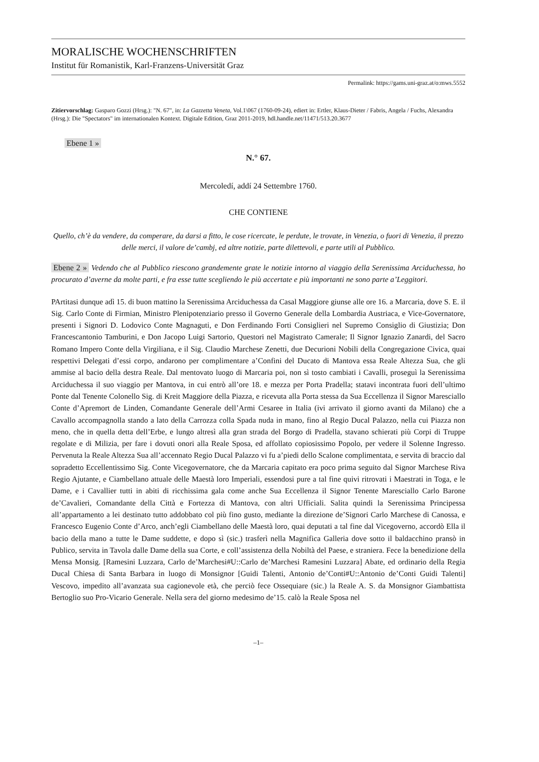MORALISCHE WOCHENSCHRIFTEN
Institut für Romanistik, Karl-Franzens-Universität Graz
Permalink: https://gams.uni-graz.at/o:mws.5552
Zitiervorschlag: Gasparo Gozzi (Hrsg.): "N. 67", in: La Gazzetta Veneta, Vol.1\067 (1760-09-24), ediert in: Ertler, Klaus-Dieter / Fabris, Angela / Fuchs, Alexandra (Hrsg.): Die "Spectators" im internationalen Kontext. Digitale Edition, Graz 2011-2019, hdl.handle.net/11471/513.20.3677
Ebene 1 »
N.° 67.
Mercoledí, addí 24 Settembre 1760.
CHE CONTIENE
Quello, ch’è da vendere, da comperare, da darsi a fitto, le cose ricercate, le perdute, le trovate, in Venezia, o fuori di Venezia, il prezzo delle merci, il valore de’cambj, ed altre notizie, parte dilettevoli, e parte utili al Pubblico.
Ebene 2 » Vedendo che al Pubblico riescono grandemente grate le notizie intorno al viaggio della Serenissima Arciduchessa, ho procurato d’averne da molte parti, e fra esse tutte scegliendo le più accertate e più importanti ne sono parte a’Leggitori.
PArtitasi dunque adì 15. di buon mattino la Serenissima Arciduchessa da Casal Maggiore giunse alle ore 16. a Marcaria, dove S. E. il Sig. Carlo Conte di Firmian, Ministro Plenipotenziario presso il Governo Generale della Lombardia Austriaca, e Vice-Governatore, presenti i Signori D. Lodovico Conte Magnaguti, e Don Ferdinando Forti Consiglieri nel Supremo Consiglio di Giustizia; Don Francescantonio Tamburini, e Don Jacopo Luigi Sartorio, Questori nel Magistrato Camerale; Il Signor Ignazio Zanardi, del Sacro Romano Impero Conte della Virgiliana, e il Sig. Claudio Marchese Zenetti, due Decurioni Nobili della Congregazione Civica, quai respettivi Delegati d’essi corpo, andarono per complimentare a’Confini del Ducato di Mantova essa Reale Altezza Sua, che gli ammise al bacio della destra Reale. Dal mentovato luogo di Marcaria poi, non sì tosto cambiati i Cavalli, proseguì la Serenissima Arciduchessa il suo viaggio per Mantova, in cui entrò all’ore 18. e mezza per Porta Pradella; statavi incontrata fuori dell’ultimo Ponte dal Tenente Colonello Sig. di Kreit Maggiore della Piazza, e ricevuta alla Porta stessa da Sua Eccellenza il Signor Maresciallo Conte d’Apremort de Linden, Comandante Generale dell’Armi Cesaree in Italia (ivi arrivato il giorno avanti da Milano) che a Cavallo accompagnolla stando a lato della Carrozza colla Spada nuda in mano, fino al Regio Ducal Palazzo, nella cui Piazza non meno, che in quella detta dell’Erbe, e lungo altresì alla gran strada del Borgo di Pradella, stavano schierati più Corpi di Truppe regolate e di Milizia, per fare i dovuti onori alla Reale Sposa, ed affollato copiosissimo Popolo, per vedere il Solenne Ingresso. Pervenuta la Reale Altezza Sua all’accennato Regio Ducal Palazzo vi fu a’piedi dello Scalone complimentata, e servita di braccio dal sopradetto Eccellentissimo Sig. Conte Vicegovernatore, che da Marcaria capitato era poco prima seguito dal Signor Marchese Riva Regio Ajutante, e Ciambellano attuale delle Maestà loro Imperiali, essendosi pure a tal fine quivi ritrovati i Maestrati in Toga, e le Dame, e i Cavallier tutti in abiti di ricchissima gala come anche Sua Eccellenza il Signor Tenente Maresciallo Carlo Barone de’Cavalieri, Comandante della Città e Fortezza di Mantova, con altri Ufficiali. Salita quindi la Serenissima Principessa all’appartamento a lei destinato tutto addobbato col più fino gusto, mediante la direzione de’Signori Carlo Marchese di Canossa, e Francesco Eugenio Conte d’Arco, anch’egli Ciambellano delle Maestà loro, quai deputati a tal fine dal Vicegoverno, accordò Ella il bacio della mano a tutte le Dame suddette, e dopo sì (sic.) trasferì nella Magnifica Galleria dove sotto il baldacchino pransò in Publico, servita in Tavola dalle Dame della sua Corte, e coll’assistenza della Nobiltà del Paese, e straniera. Fece la benedizione della Mensa Monsig. [Ramesini Luzzara, Carlo de’Marchesi#U::Carlo de’Marchesi Ramesini Luzzara] Abate, ed ordinario della Regia Ducal Chiesa di Santa Barbara in luogo di Monsignor [Guidi Talenti, Antonio de’Conti#U::Antonio de’Conti Guidi Talenti] Vescovo, impedito all’avanzata sua cagionevole età, che perciò fece Ossequiare (sic.) la Reale A. S. da Monsignor Giambattista Bertoglio suo Pro-Vicario Generale. Nella sera del giorno medesimo de’15. calò la Reale Sposa nel
–1–